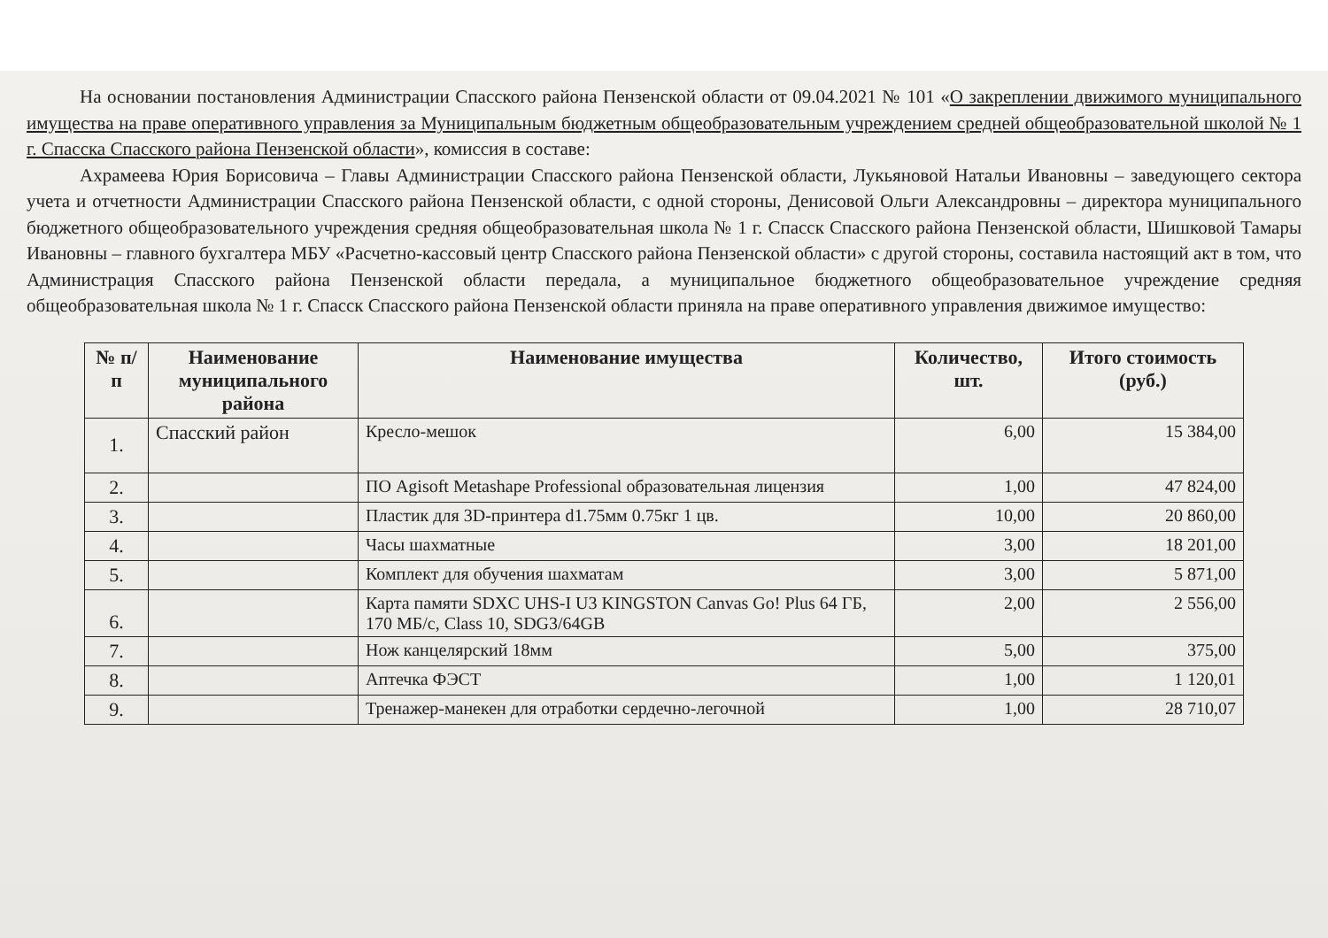На основании постановления Администрации Спасского района Пензенской области от 09.04.2021 № 101 «О закреплении движимого муниципального имущества на праве оперативного управления за Муниципальным бюджетным общеобразовательным учреждением средней общеобразовательной школой № 1 г. Спасска Спасского района Пензенской области», комиссия в составе:
Ахрамеева Юрия Борисовича – Главы Администрации Спасского района Пензенской области, Лукьяновой Натальи Ивановны – заведующего сектора учета и отчетности Администрации Спасского района Пензенской области, с одной стороны, Денисовой Ольги Александровны – директора муниципального бюджетного общеобразовательного учреждения средняя общеобразовательная школа № 1 г. Спасск Спасского района Пензенской области, Шишковой Тамары Ивановны – главного бухгалтера МБУ «Расчетно-кассовый центр Спасского района Пензенской области» с другой стороны, составила настоящий акт в том, что Администрация Спасского района Пензенской области передала, а муниципальное бюджетного общеобразовательное учреждение средняя общеобразовательная школа № 1 г. Спасск Спасского района Пензенской области приняла на праве оперативного управления движимое имущество:
| № п/п | Наименование муниципального района | Наименование имущества | Количество, шт. | Итого стоимость (руб.) |
| --- | --- | --- | --- | --- |
| 1. | Спасский район | Кресло-мешок | 6,00 | 15 384,00 |
| 2. | | ПО Agisoft Metashape Professional образовательная лицензия | 1,00 | 47 824,00 |
| 3. | | Пластик для 3D-принтера d1.75мм 0.75кг 1 цв. | 10,00 | 20 860,00 |
| 4. | | Часы шахматные | 3,00 | 18 201,00 |
| 5. | | Комплект для обучения шахматам | 3,00 | 5 871,00 |
| 6. | | Карта памяти SDXC UHS-I U3 KINGSTON Canvas Go! Plus 64 ГБ, 170 МБ/с, Class 10, SDG3/64GB | 2,00 | 2 556,00 |
| 7. | | Нож канцелярский 18мм | 5,00 | 375,00 |
| 8. | | Аптечка ФЭСТ | 1,00 | 1 120,01 |
| 9. | | Тренажер-манекен для отработки сердечно-легочной | 1,00 | 28 710,07 |